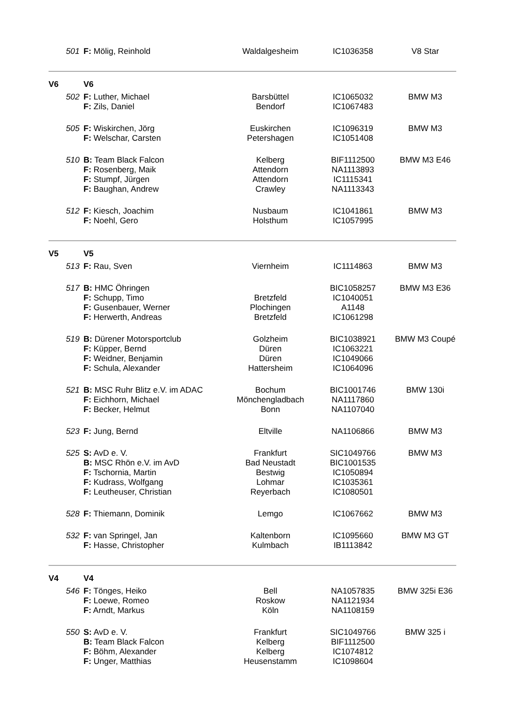| | 501 | F: Mölig, Reinhold | Waldalgesheim | IC1036358 | V8 Star |
| V6 | | V6 | | | |
| | 502 | F: Luther, Michael | Barsbüttel | IC1065032 | BMW M3 |
| | | F: Zils, Daniel | Bendorf | IC1067483 | |
| | 505 | F: Wiskirchen, Jörg | Euskirchen | IC1096319 | BMW M3 |
| | | F: Welschar, Carsten | Petershagen | IC1051408 | |
| | 510 | B: Team Black Falcon | Kelberg | BIF1112500 | BMW M3 E46 |
| | | F: Rosenberg, Maik | Attendorn | NA1113893 | |
| | | F: Stumpf, Jürgen | Attendorn | IC1115341 | |
| | | F: Baughan, Andrew | Crawley | NA1113343 | |
| | 512 | F: Kiesch, Joachim | Nusbaum | IC1041861 | BMW M3 |
| | | F: Noehl, Gero | Holsthum | IC1057995 | |
| V5 | | V5 | | | |
| | 513 | F: Rau, Sven | Viernheim | IC1114863 | BMW M3 |
| | 517 | B: HMC Öhringen | | BIC1058257 | BMW M3 E36 |
| | | F: Schupp, Timo | Bretzfeld | IC1040051 | |
| | | F: Gusenbauer, Werner | Plochingen | A1148 | |
| | | F: Herwerth, Andreas | Bretzfeld | IC1061298 | |
| | 519 | B: Dürener Motorsportclub | Golzheim | BIC1038921 | BMW M3 Coupé |
| | | F: Küpper, Bernd | Düren | IC1063221 | |
| | | F: Weidner, Benjamin | Düren | IC1049066 | |
| | | F: Schula, Alexander | Hattersheim | IC1064096 | |
| | 521 | B: MSC Ruhr Blitz e.V. im ADAC | Bochum | BIC1001746 | BMW 130i |
| | | F: Eichhorn, Michael | Mönchengladbach | NA1117860 | |
| | | F: Becker, Helmut | Bonn | NA1107040 | |
| | 523 | F: Jung, Bernd | Eltville | NA1106866 | BMW M3 |
| | 525 | S: AvD e. V. | Frankfurt | SIC1049766 | BMW M3 |
| | | B: MSC Rhön e.V. im AvD | Bad Neustadt | BIC1001535 | |
| | | F: Tschornia, Martin | Bestwig | IC1050894 | |
| | | F: Kudrass, Wolfgang | Lohmar | IC1035361 | |
| | | F: Leutheuser, Christian | Reyerbach | IC1080501 | |
| | 528 | F: Thiemann, Dominik | Lemgo | IC1067662 | BMW M3 |
| | 532 | F: van Springel, Jan | Kaltenborn | IC1095660 | BMW M3 GT |
| | | F: Hasse, Christopher | Kulmbach | IB1113842 | |
| V4 | | V4 | | | |
| | 546 | F: Tönges, Heiko | Bell | NA1057835 | BMW 325i E36 |
| | | F: Loewe, Romeo | Roskow | NA1121934 | |
| | | F: Arndt, Markus | Köln | NA1108159 | |
| | 550 | S: AvD e. V. | Frankfurt | SIC1049766 | BMW 325 i |
| | | B: Team Black Falcon | Kelberg | BIF1112500 | |
| | | F: Böhm, Alexander | Kelberg | IC1074812 | |
| | | F: Unger, Matthias | Heusenstamm | IC1098604 | |